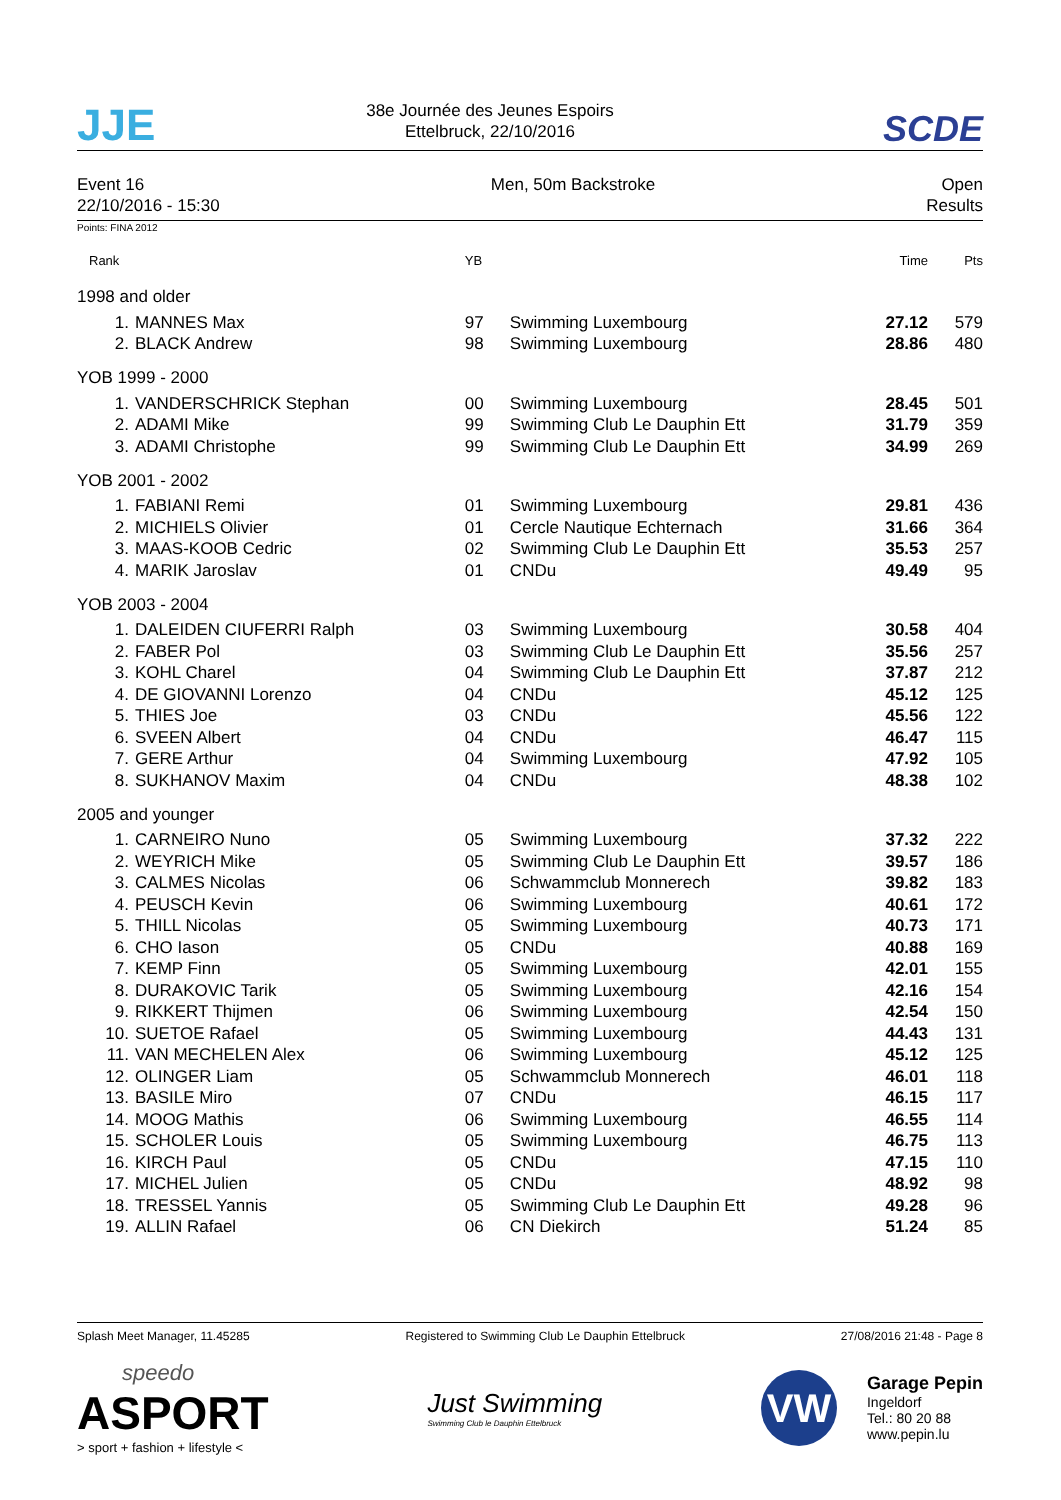JJE
38e Journée des Jeunes Espoirs
Ettelbruck, 22/10/2016
SCDE
Event 16
22/10/2016 - 15:30
Men, 50m Backstroke Open
Results
Points: FINA 2012
| Rank | | YB | | Time | Pts |
| --- | --- | --- | --- | --- | --- |
| 1998 and older | | | | | |
| 1. | MANNES Max | 97 | Swimming Luxembourg | 27.12 | 579 |
| 2. | BLACK Andrew | 98 | Swimming Luxembourg | 28.86 | 480 |
| YOB 1999 - 2000 | | | | | |
| 1. | VANDERSCHRICK Stephan | 00 | Swimming Luxembourg | 28.45 | 501 |
| 2. | ADAMI Mike | 99 | Swimming Club Le Dauphin Ett | 31.79 | 359 |
| 3. | ADAMI Christophe | 99 | Swimming Club Le Dauphin Ett | 34.99 | 269 |
| YOB 2001 - 2002 | | | | | |
| 1. | FABIANI Remi | 01 | Swimming Luxembourg | 29.81 | 436 |
| 2. | MICHIELS Olivier | 01 | Cercle Nautique Echternach | 31.66 | 364 |
| 3. | MAAS-KOOB Cedric | 02 | Swimming Club Le Dauphin Ett | 35.53 | 257 |
| 4. | MARIK Jaroslav | 01 | CNDu | 49.49 | 95 |
| YOB 2003 - 2004 | | | | | |
| 1. | DALEIDEN CIUFERRI Ralph | 03 | Swimming Luxembourg | 30.58 | 404 |
| 2. | FABER Pol | 03 | Swimming Club Le Dauphin Ett | 35.56 | 257 |
| 3. | KOHL Charel | 04 | Swimming Club Le Dauphin Ett | 37.87 | 212 |
| 4. | DE GIOVANNI Lorenzo | 04 | CNDu | 45.12 | 125 |
| 5. | THIES Joe | 03 | CNDu | 45.56 | 122 |
| 6. | SVEEN Albert | 04 | CNDu | 46.47 | 115 |
| 7. | GERE Arthur | 04 | Swimming Luxembourg | 47.92 | 105 |
| 8. | SUKHANOV Maxim | 04 | CNDu | 48.38 | 102 |
| 2005 and younger | | | | | |
| 1. | CARNEIRO Nuno | 05 | Swimming Luxembourg | 37.32 | 222 |
| 2. | WEYRICH Mike | 05 | Swimming Club Le Dauphin Ett | 39.57 | 186 |
| 3. | CALMES Nicolas | 06 | Schwammclub Monnerech | 39.82 | 183 |
| 4. | PEUSCH Kevin | 06 | Swimming Luxembourg | 40.61 | 172 |
| 5. | THILL Nicolas | 05 | Swimming Luxembourg | 40.73 | 171 |
| 6. | CHO Iason | 05 | CNDu | 40.88 | 169 |
| 7. | KEMP Finn | 05 | Swimming Luxembourg | 42.01 | 155 |
| 8. | DURAKOVIC Tarik | 05 | Swimming Luxembourg | 42.16 | 154 |
| 9. | RIKKERT Thijmen | 06 | Swimming Luxembourg | 42.54 | 150 |
| 10. | SUETOE Rafael | 05 | Swimming Luxembourg | 44.43 | 131 |
| 11. | VAN MECHELEN Alex | 06 | Swimming Luxembourg | 45.12 | 125 |
| 12. | OLINGER Liam | 05 | Schwammclub Monnerech | 46.01 | 118 |
| 13. | BASILE Miro | 07 | CNDu | 46.15 | 117 |
| 14. | MOOG Mathis | 06 | Swimming Luxembourg | 46.55 | 114 |
| 15. | SCHOLER Louis | 05 | Swimming Luxembourg | 46.75 | 113 |
| 16. | KIRCH Paul | 05 | CNDu | 47.15 | 110 |
| 17. | MICHEL Julien | 05 | CNDu | 48.92 | 98 |
| 18. | TRESSEL Yannis | 05 | Swimming Club Le Dauphin Ett | 49.28 | 96 |
| 19. | ALLIN Rafael | 06 | CN Diekirch | 51.24 | 85 |
Splash Meet Manager, 11.45285 Registered to Swimming Club Le Dauphin Ettelbruck
27/08/2016 21:48 - Page 8
speedo
ASPORT
> sport + fashion + lifestyle <
Just Swimming
Swimming Club le Dauphin Ettelbruck
VW
Garage Pepin
Ingeldorf
Tel.: 80 20 88
www.pepin.lu